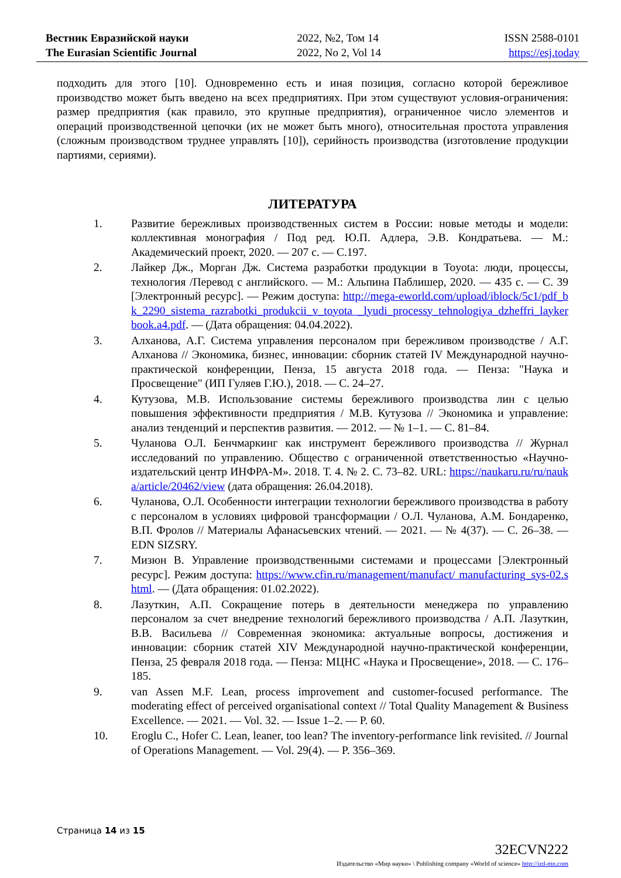Вестник Евразийской науки
The Eurasian Scientific Journal
2022, №2, Том 14
2022, No 2, Vol 14
ISSN 2588-0101
https://esj.today
подходить для этого [10]. Одновременно есть и иная позиция, согласно которой бережливое производство может быть введено на всех предприятиях. При этом существуют условия-ограничения: размер предприятия (как правило, это крупные предприятия), ограниченное число элементов и операций производственной цепочки (их не может быть много), относительная простота управления (сложным производством труднее управлять [10]), серийность производства (изготовление продукции партиями, сериями).
ЛИТЕРАТУРА
1. Развитие бережливых производственных систем в России: новые методы и модели: коллективная монография / Под ред. Ю.П. Адлера, Э.В. Кондратьева. — М.: Академический проект, 2020. — 207 с. — С.197.
2. Лайкер Дж., Морган Дж. Система разработки продукции в Toyota: люди, процессы, технология /Перевод с английского. — М.: Альпина Паблишер, 2020. — 435 с. — С. 39 [Электронный ресурс]. — Режим доступа: http://mega-eworld.com/upload/iblock/5c1/pdf_bk_2290_sistema_razrabotki_produkcii_v_toyota _lyudi_processy_tehnologiya_dzheffri_laykerbook.a4.pdf. — (Дата обращения: 04.04.2022).
3. Алханова, А.Г. Система управления персоналом при бережливом производстве / А.Г. Алханова // Экономика, бизнес, инновации: сборник статей IV Международной научно-практической конференции, Пенза, 15 августа 2018 года. — Пенза: "Наука и Просвещение" (ИП Гуляев Г.Ю.), 2018. — С. 24–27.
4. Кутузова, М.В. Использование системы бережливого производства лин с целью повышения эффективности предприятия / М.В. Кутузова // Экономика и управление: анализ тенденций и перспектив развития. — 2012. — № 1–1. — С. 81–84.
5. Чуланова О.Л. Бенчмаркинг как инструмент бережливого производства // Журнал исследований по управлению. Общество с ограниченной ответственностью «Научно-издательский центр ИНФРА-М». 2018. Т. 4. № 2. С. 73–82. URL: https://naukaru.ru/ru/nauka/article/20462/view (дата обращения: 26.04.2018).
6. Чуланова, О.Л. Особенности интеграции технологии бережливого производства в работу с персоналом в условиях цифровой трансформации / О.Л. Чуланова, А.М. Бондаренко, В.П. Фролов // Материалы Афанасьевских чтений. — 2021. — № 4(37). — С. 26–38. — EDN SIZSRY.
7. Мизюн В. Управление производственными системами и процессами [Электронный ресурс]. Режим доступа: https://www.cfin.ru/management/manufact/ manufacturing_sys-02.shtml. — (Дата обращения: 01.02.2022).
8. Лазуткин, А.П. Сокращение потерь в деятельности менеджера по управлению персоналом за счет внедрение технологий бережливого производства / А.П. Лазуткин, В.В. Васильева // Современная экономика: актуальные вопросы, достижения и инновации: сборник статей XIV Международной научно-практической конференции, Пенза, 25 февраля 2018 года. — Пенза: МЦНС «Наука и Просвещение», 2018. — С. 176–185.
9. van Assen M.F. Lean, process improvement and customer-focused performance. The moderating effect of perceived organisational context // Total Quality Management & Business Excellence. — 2021. — Vol. 32. — Issue 1–2. — P. 60.
10. Eroglu C., Hofer C. Lean, leaner, too lean? The inventory-performance link revisited. // Journal of Operations Management. — Vol. 29(4). — P. 356–369.
Страница 14 из 15
32ECVN222
Издательство «Мир науки» \ Publishing company «World of science» http://izd-mn.com